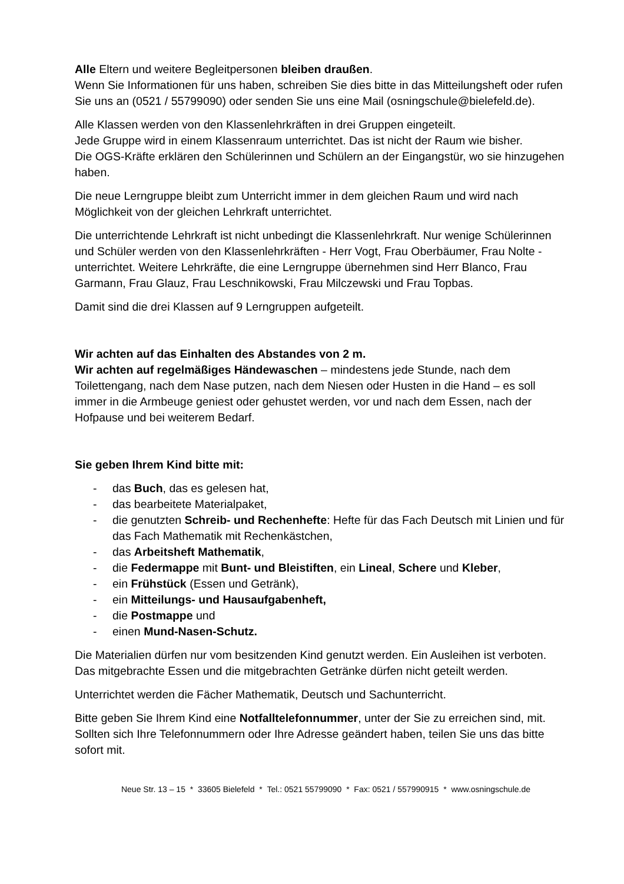Alle Eltern und weitere Begleitpersonen bleiben draußen.
Wenn Sie Informationen für uns haben, schreiben Sie dies bitte in das Mitteilungsheft oder rufen Sie uns an (0521 / 55799090) oder senden Sie uns eine Mail (osningschule@bielefeld.de).
Alle Klassen werden von den Klassenlehrkräften in drei Gruppen eingeteilt.
Jede Gruppe wird in einem Klassenraum unterrichtet. Das ist nicht der Raum wie bisher.
Die OGS-Kräfte erklären den Schülerinnen und Schülern an der Eingangstür, wo sie hinzugehen haben.
Die neue Lerngruppe bleibt zum Unterricht immer in dem gleichen Raum und wird nach Möglichkeit von der gleichen Lehrkraft unterrichtet.
Die unterrichtende Lehrkraft ist nicht unbedingt die Klassenlehrkraft. Nur wenige Schülerinnen und Schüler werden von den Klassenlehrkräften - Herr Vogt, Frau Oberbäumer, Frau Nolte - unterrichtet. Weitere Lehrkräfte, die eine Lerngruppe übernehmen sind Herr Blanco, Frau Garmann, Frau Glauz, Frau Leschnikowski, Frau Milczewski und Frau Topbas.
Damit sind die drei Klassen auf 9 Lerngruppen aufgeteilt.
Wir achten auf das Einhalten des Abstandes von 2 m.
Wir achten auf regelmäßiges Händewaschen – mindestens jede Stunde, nach dem Toilettengang, nach dem Nase putzen, nach dem Niesen oder Husten in die Hand – es soll immer in die Armbeuge geniest oder gehustet werden, vor und nach dem Essen, nach der Hofpause und bei weiterem Bedarf.
Sie geben Ihrem Kind bitte mit:
- das Buch, das es gelesen hat,
- das bearbeitete Materialpaket,
- die genutzten Schreib- und Rechenhefte: Hefte für das Fach Deutsch mit Linien und für das Fach Mathematik mit Rechenkästchen,
- das Arbeitsheft Mathematik,
- die Federmappe mit Bunt- und Bleistiften, ein Lineal, Schere und Kleber,
- ein Frühstück (Essen und Getränk),
- ein Mitteilungs- und Hausaufgabenheft,
- die Postmappe und
- einen Mund-Nasen-Schutz.
Die Materialien dürfen nur vom besitzenden Kind genutzt werden. Ein Ausleihen ist verboten. Das mitgebrachte Essen und die mitgebrachten Getränke dürfen nicht geteilt werden.
Unterrichtet werden die Fächer Mathematik, Deutsch und Sachunterricht.
Bitte geben Sie Ihrem Kind eine Notfalltelefonnummer, unter der Sie zu erreichen sind, mit. Sollten sich Ihre Telefonnummern oder Ihre Adresse geändert haben, teilen Sie uns das bitte sofort mit.
Neue Str. 13 – 15 * 33605 Bielefeld * Tel.: 0521 55799090 * Fax: 0521 / 557990915 * www.osningschule.de